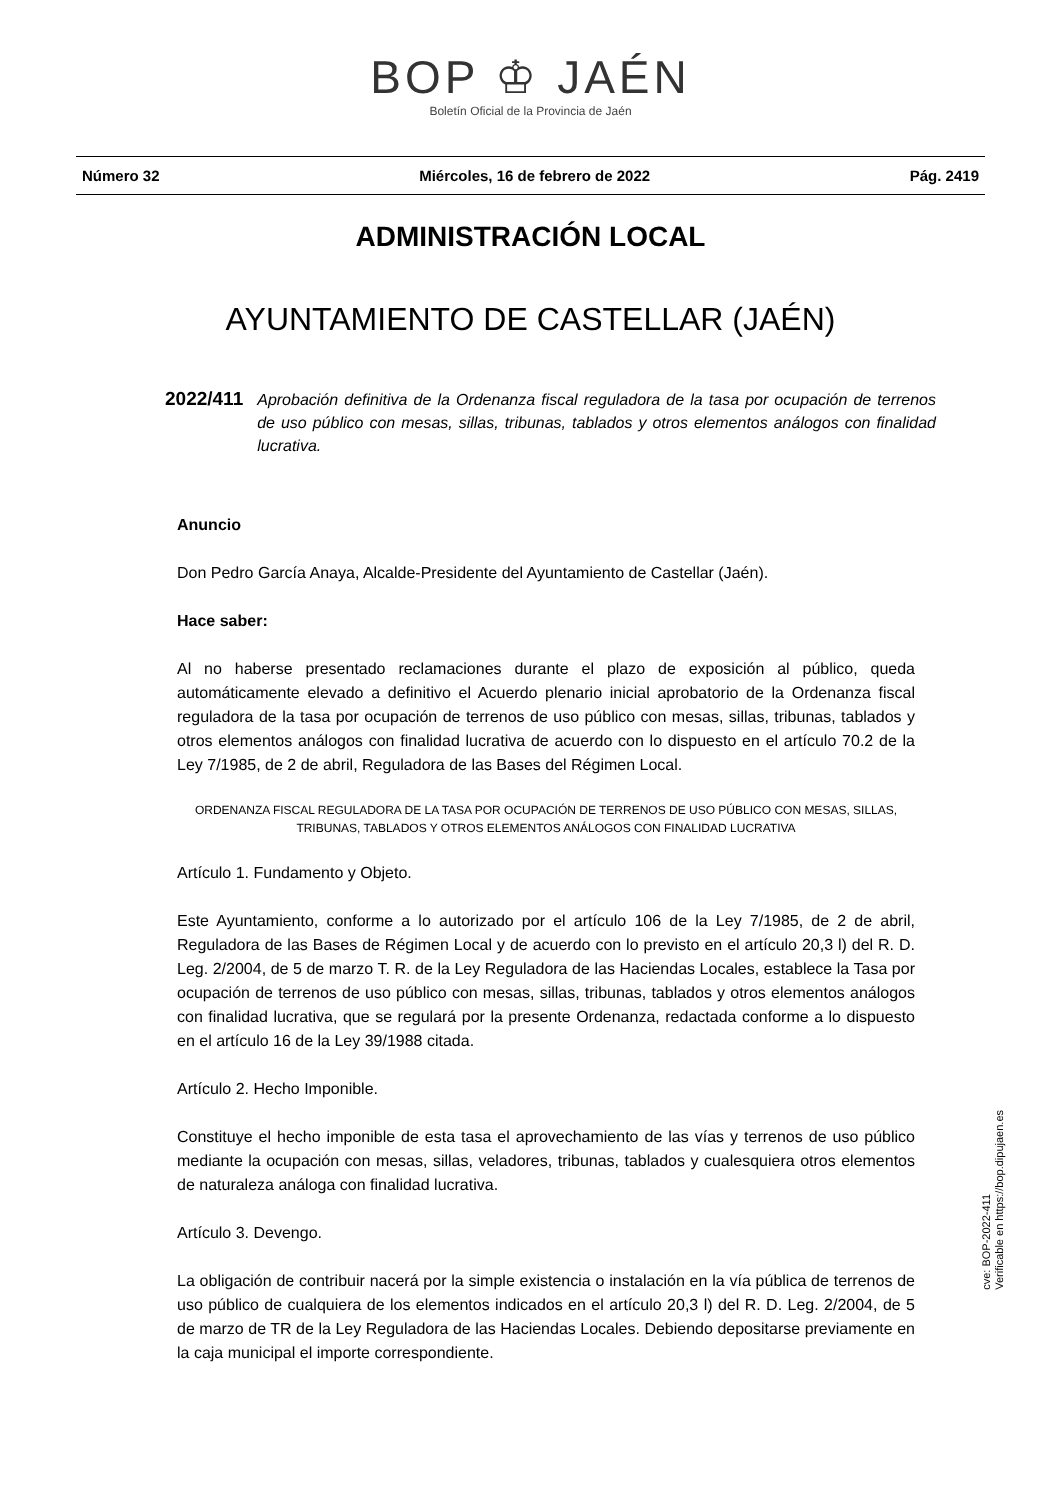BOP ♔ JAÉN
Boletín Oficial de la Provincia de Jaén
Número 32 Miércoles, 16 de febrero de 2022 Pág. 2419
ADMINISTRACIÓN LOCAL
AYUNTAMIENTO DE CASTELLAR (JAÉN)
2022/411 Aprobación definitiva de la Ordenanza fiscal reguladora de la tasa por ocupación de terrenos de uso público con mesas, sillas, tribunas, tablados y otros elementos análogos con finalidad lucrativa.
Anuncio
Don Pedro García Anaya, Alcalde-Presidente del Ayuntamiento de Castellar (Jaén).
Hace saber:
Al no haberse presentado reclamaciones durante el plazo de exposición al público, queda automáticamente elevado a definitivo el Acuerdo plenario inicial aprobatorio de la Ordenanza fiscal reguladora de la tasa por ocupación de terrenos de uso público con mesas, sillas, tribunas, tablados y otros elementos análogos con finalidad lucrativa de acuerdo con lo dispuesto en el artículo 70.2 de la Ley 7/1985, de 2 de abril, Reguladora de las Bases del Régimen Local.
ORDENANZA FISCAL REGULADORA DE LA TASA POR OCUPACIÓN DE TERRENOS DE USO PÚBLICO CON MESAS, SILLAS, TRIBUNAS, TABLADOS Y OTROS ELEMENTOS ANÁLOGOS CON FINALIDAD LUCRATIVA
Artículo 1. Fundamento y Objeto.
Este Ayuntamiento, conforme a lo autorizado por el artículo 106 de la Ley 7/1985, de 2 de abril, Reguladora de las Bases de Régimen Local y de acuerdo con lo previsto en el artículo 20,3 l) del R. D. Leg. 2/2004, de 5 de marzo T. R. de la Ley Reguladora de las Haciendas Locales, establece la Tasa por ocupación de terrenos de uso público con mesas, sillas, tribunas, tablados y otros elementos análogos con finalidad lucrativa, que se regulará por la presente Ordenanza, redactada conforme a lo dispuesto en el artículo 16 de la Ley 39/1988 citada.
Artículo 2. Hecho Imponible.
Constituye el hecho imponible de esta tasa el aprovechamiento de las vías y terrenos de uso público mediante la ocupación con mesas, sillas, veladores, tribunas, tablados y cualesquiera otros elementos de naturaleza análoga con finalidad lucrativa.
Artículo 3. Devengo.
La obligación de contribuir nacerá por la simple existencia o instalación en la vía pública de terrenos de uso público de cualquiera de los elementos indicados en el artículo 20,3 l) del R. D. Leg. 2/2004, de 5 de marzo de TR de la Ley Reguladora de las Haciendas Locales. Debiendo depositarse previamente en la caja municipal el importe correspondiente.
cve: BOP-2022-411
Verificable en https://bop.dipujaen.es